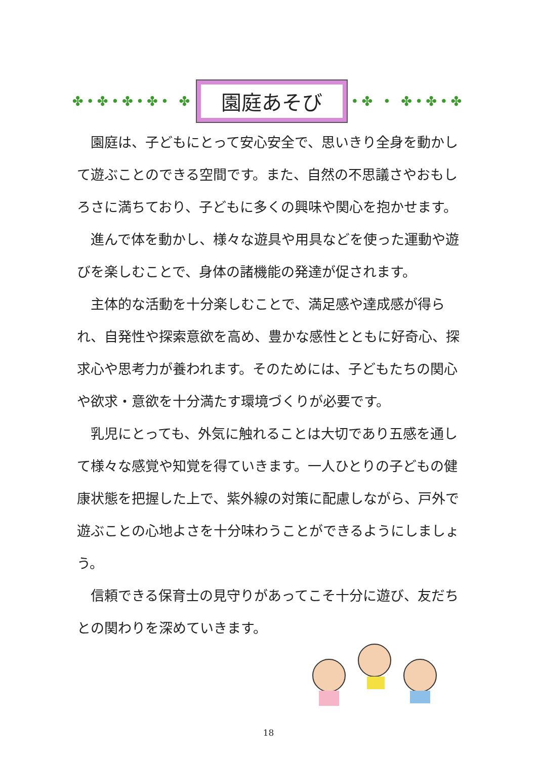✤•✤•✤•✤• ✤
園庭あそび
•✤ • ✤•✤•✤
園庭は、子どもにとって安心安全で、思いきり全身を動かして遊ぶことのできる空間です。また、自然の不思議さやおもしろさに満ちており、子どもに多くの興味や関心を抱かせます。
進んで体を動かし、様々な遊具や用具などを使った運動や遊びを楽しむことで、身体の諸機能の発達が促されます。
主体的な活動を十分楽しむことで、満足感や達成感が得られ、自発性や探索意欲を高め、豊かな感性とともに好奇心、探求心や思考力が養われます。そのためには、子どもたちの関心や欲求・意欲を十分満たす環境づくりが必要です。
乳児にとっても、外気に触れることは大切であり五感を通して様々な感覚や知覚を得ていきます。一人ひとりの子どもの健康状態を把握した上で、紫外線の対策に配慮しながら、戸外で遊ぶことの心地よさを十分味わうことができるようにしましょう。
信頼できる保育士の見守りがあってこそ十分に遊び、友だちとの関わりを深めていきます。
18